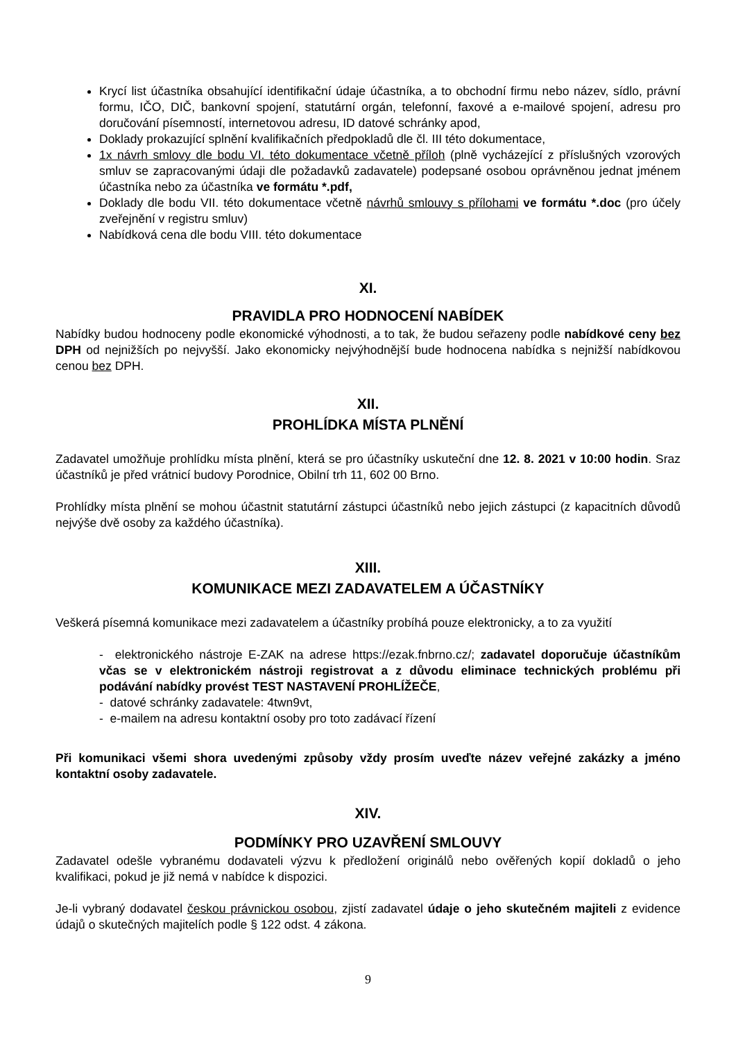Krycí list účastníka obsahující identifikační údaje účastníka, a to obchodní firmu nebo název, sídlo, právní formu, IČO, DIČ, bankovní spojení, statutární orgán, telefonní, faxové a e-mailové spojení, adresu pro doručování písemností, internetovou adresu, ID datové schránky apod,
Doklady prokazující splnění kvalifikačních předpokladů dle čl. III této dokumentace,
1x návrh smlovy dle bodu VI. této dokumentace včetně příloh (plně vycházející z příslušných vzorových smluv se zapracovanými údaji dle požadavků zadavatele) podepsané osobou oprávněnou jednat jménem účastníka nebo za účastníka ve formátu *.pdf,
Doklady dle bodu VII. této dokumentace včetně návrhů smlouvy s přílohami ve formátu *.doc (pro účely zveřejnění v registru smluv)
Nabídková cena dle bodu VIII. této dokumentace
XI.
PRAVIDLA PRO HODNOCENÍ NABÍDEK
Nabídky budou hodnoceny podle ekonomické výhodnosti, a to tak, že budou seřazeny podle nabídkové ceny bez DPH od nejnižších po nejvyšší. Jako ekonomicky nejvýhodnější bude hodnocena nabídka s nejnižší nabídkovou cenou bez DPH.
XII.
PROHLÍDKA MÍSTA PLNĚNÍ
Zadavatel umožňuje prohlídku místa plnění, která se pro účastníky uskuteční dne 12. 8. 2021 v 10:00 hodin. Sraz účastníků je před vrátnicí budovy Porodnice, Obilní trh 11, 602 00 Brno.
Prohlídky místa plnění se mohou účastnit statutární zástupci účastníků nebo jejich zástupci (z kapacitních důvodů nejvýše dvě osoby za každého účastníka).
XIII.
KOMUNIKACE MEZI ZADAVATELEM A ÚČASTNÍKY
Veškerá písemná komunikace mezi zadavatelem a účastníky probíhá pouze elektronicky, a to za využití
- elektronického nástroje E-ZAK na adrese https://ezak.fnbrno.cz/; zadavatel doporučuje účastníkům včas se v elektronickém nástroji registrovat a z důvodu eliminace technických problému při podávání nabídky provést TEST NASTAVENÍ PROHLÍŽEČE,
- datové schránky zadavatele: 4twn9vt,
- e-mailem na adresu kontaktní osoby pro toto zadávací řízení
Při komunikaci všemi shora uvedenými způsoby vždy prosím uveďte název veřejné zakázky a jméno kontaktní osoby zadavatele.
XIV.
PODMÍNKY PRO UZAVŘENÍ SMLOUVY
Zadavatel odešle vybranému dodavateli výzvu k předložení originálů nebo ověřených kopií dokladů o jeho kvalifikaci, pokud je již nemá v nabídce k dispozici.
Je-li vybraný dodavatel českou právnickou osobou, zjistí zadavatel údaje o jeho skutečném majiteli z evidence údajů o skutečných majitelích podle § 122 odst. 4 zákona.
9